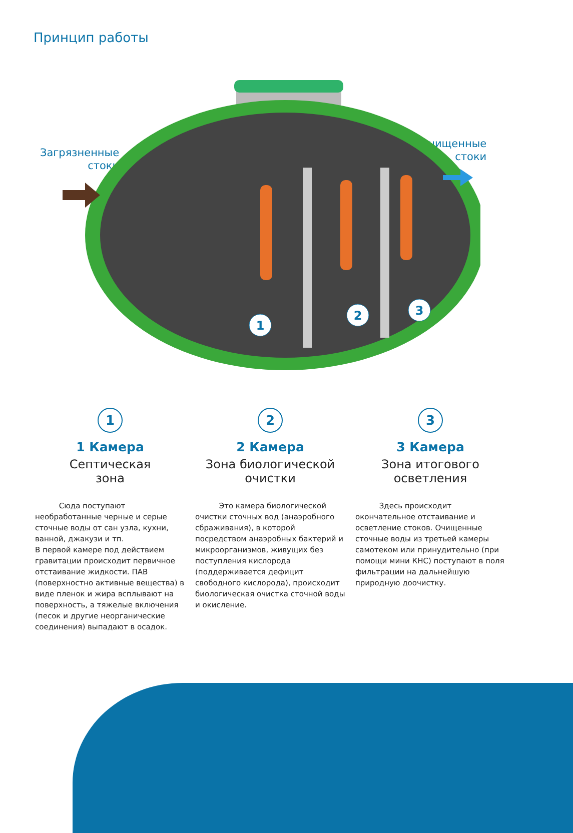Принцип работы
Загрязненные
стоки
Очищенные
стоки
1
2
3
1
1 Камера
Септическая
зона
Сюда поступают необработанные черные и серые сточные воды от сан узла, кухни, ванной, джакузи и тп.
В первой камере под действием гравитации происходит первичное отстаивание жидкости. ПАВ (поверхностно активные вещества) в виде пленок и жира всплывают на поверхность, а тяжелые включения (песок и другие неорганические соединения) выпадают в осадок.
2
2 Камера
Зона биологической
очистки
Это камера биологической очистки сточных вод (анаэробного сбраживания), в которой посредством анаэробных бактерий и микроорганизмов, живущих без поступления кислорода (поддерживается дефицит свободного кислорода), происходит биологическая очистка сточной воды и окисление.
3
3 Камера
Зона итогового
осветления
Здесь происходит окончательное отстаивание и осветление стоков. Очищенные сточные воды из третьей камеры самотеком или принудительно (при помощи мини КНС) поступают в поля фильтрации на дальнейшую природную доочистку.